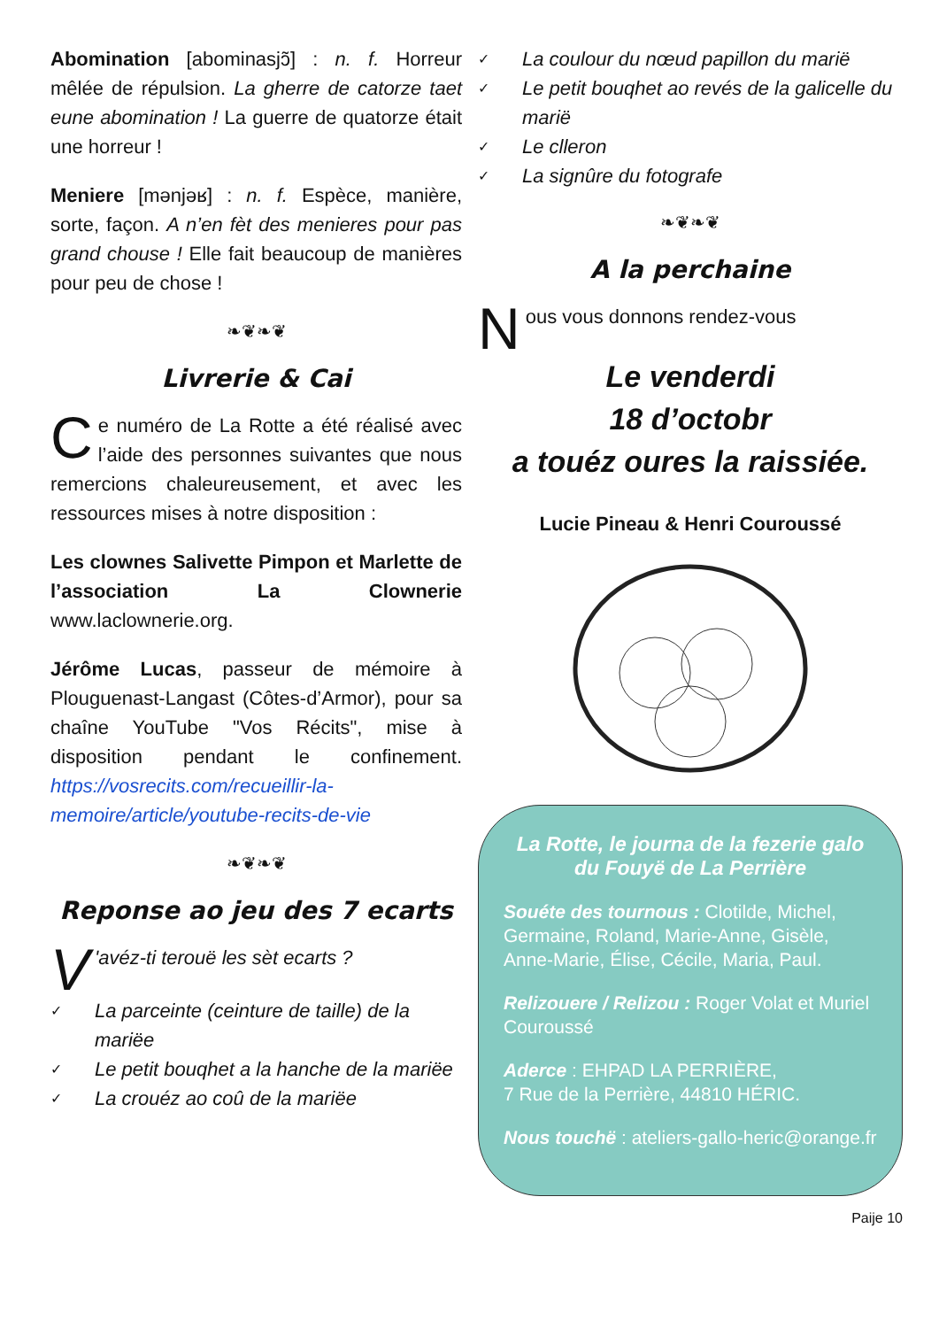Abomination [abominasjɔ̃] : n. f. Horreur mêlée de répulsion. La gherre de catorze taet eune abomination ! La guerre de quatorze était une horreur !
Meniere [mənjəʁ] : n. f. Espèce, manière, sorte, façon. A n’en fèt des menieres pour pas grand chouse ! Elle fait beaucoup de manières pour peu de chose !
❧❦❧❦
Livrerie & Cai
Ce numéro de La Rotte a été réalisé avec l’aide des personnes suivantes que nous remercions chaleureusement, et avec les ressources mises à notre disposition :
Les clownes Salivette Pimpon et Marlette de l’association La Clownerie www.laclownerie.org.
Jérôme Lucas, passeur de mémoire à Plouguenast-Langast (Côtes-d’Armor), pour sa chaîne YouTube "Vos Récits", mise à disposition pendant le confinement. https://vosrecits.com/recueillir-la-memoire/article/youtube-recits-de-vie
❧❦❧❦
Reponse ao jeu des 7 ecarts
V 'avéz-ti terouë les sèt ecarts ?
✓ La parceinte (ceinture de taille) de la mariëe
✓ Le petit bouqhet a la hanche de la mariëe
✓ La crouéz ao coû de la mariëe
✓ La coulour du nœud papillon du marië
✓ Le petit bouqhet ao revés de la galicelle du marië
✓ Le clleron
✓ La signûre du fotografe
❧❦❧❦
A la perchaine
Nous vous donnons rendez-vous
Le venderdi
18 d’octobr
a touéz oures la raissiée.
Lucie Pineau & Henri Couroussé
La Rotte, le journa de la fezerie galo du Fouyë de La Perrière
Souéte des tournous : Clotilde, Michel, Germaine, Roland, Marie-Anne, Gisèle, Anne-Marie, Élise, Cécile, Maria, Paul.
Relizouere / Relizou : Roger Volat et Muriel Couroussé
Aderce : EHPAD LA PERRIÈRE,
7 Rue de la Perrière, 44810 HÉRIC.
Nous touchë : ateliers-gallo-heric@orange.fr
Paije 10